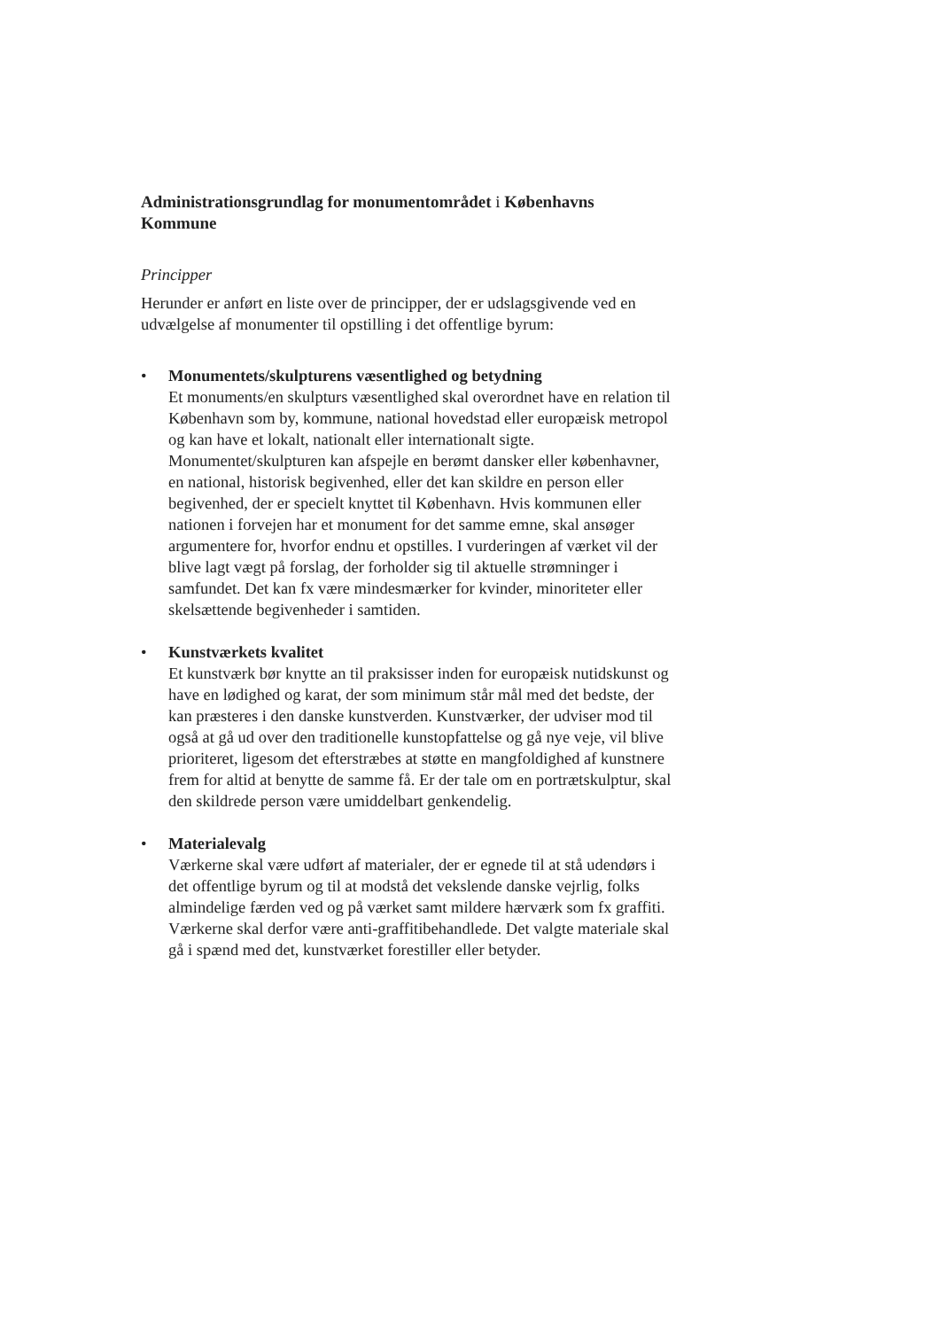Administrationsgrundlag for monumentområdet i Københavns Kommune
Principper
Herunder er anført en liste over de principper, der er udslagsgivende ved en udvælgelse af monumenter til opstilling i det offentlige byrum:
• Monumentets/skulpturens væsentlighed og betydning
Et monuments/en skulpturs væsentlighed skal overordnet have en relation til København som by, kommune, national hovedstad eller europæisk metropol og kan have et lokalt, nationalt eller internationalt sigte. Monumentet/skulpturen kan afspejle en berømt dansker eller københavner, en national, historisk begivenhed, eller det kan skildre en person eller begivenhed, der er specielt knyttet til København. Hvis kommunen eller nationen i forvejen har et monument for det samme emne, skal ansøger argumentere for, hvorfor endnu et opstilles. I vurderingen af værket vil der blive lagt vægt på forslag, der forholder sig til aktuelle strømninger i samfundet. Det kan fx være mindesmærker for kvinder, minoriteter eller skelsættende begivenheder i samtiden.
• Kunstværkets kvalitet
Et kunstværk bør knytte an til praksisser inden for europæisk nutidskunst og have en lødighed og karat, der som minimum står mål med det bedste, der kan præsteres i den danske kunstverden. Kunstværker, der udviser mod til også at gå ud over den traditionelle kunstopfattelse og gå nye veje, vil blive prioriteret, ligesom det efterstræbes at støtte en mangfoldighed af kunstnere frem for altid at benytte de samme få. Er der tale om en portrætskulptur, skal den skildrede person være umiddelbart genkendelig.
• Materialevalg
Værkerne skal være udført af materialer, der er egnede til at stå udendørs i det offentlige byrum og til at modstå det vekslende danske vejrlig, folks almindelige færden ved og på værket samt mildere hærværk som fx graffiti. Værkerne skal derfor være anti-graffitibehandlede. Det valgte materiale skal gå i spænd med det, kunstværket forestiller eller betyder.